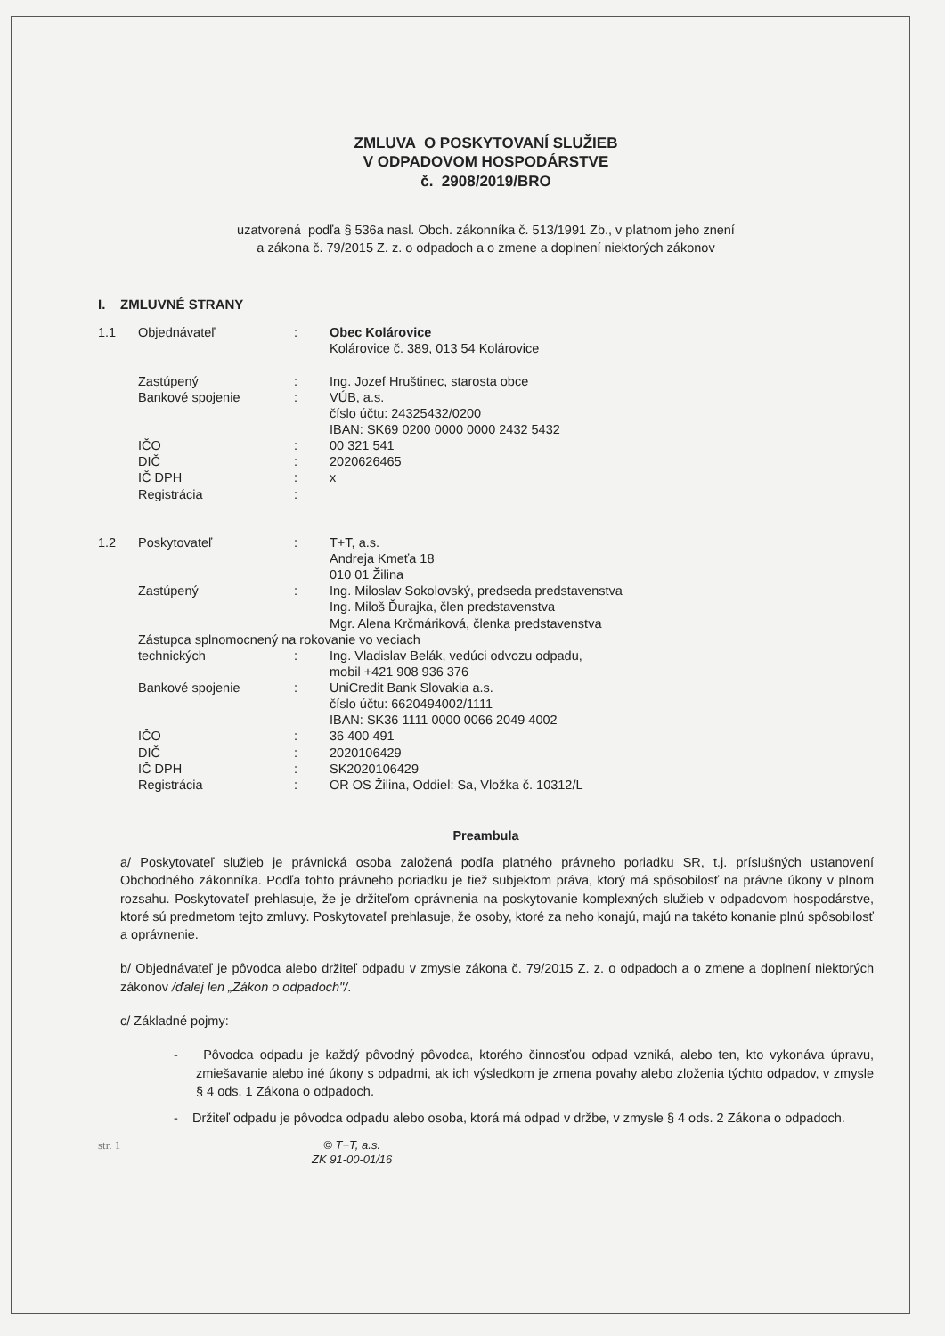ZMLUVA O POSKYTOVANÍ SLUŽIEB
V ODPADOVOM HOSPODÁRSTVE
č. 2908/2019/BRO
uzatvorená podľa § 536a nasl. Obch. zákonníka č. 513/1991 Zb., v platnom jeho znení
a zákona č. 79/2015 Z. z. o odpadoch a o zmene a doplnení niektorých zákonov
I. ZMLUVNÉ STRANY
| 1.1 | Objednávateľ | : | Obec Kolárovice Kolárovice č. 389, 013 54 Kolárovice |
| | Zastúpený | : | Ing. Jozef Hruštinec, starosta obce |
| | Bankové spojenie | : | VÚB, a.s. číslo účtu: 24325432/0200 IBAN: SK69 0200 0000 0000 2432 5432 |
| | IČO | : | 00 321 541 |
| | DIČ | : | 2020626465 |
| | IČ DPH | : | x |
| | Registrácia | : | |
| 1.2 | Poskytovateľ | : | T+T, a.s. Andreja Kmeťa 18 010 01 Žilina |
| | Zastúpený | : | Ing. Miloslav Sokolovský, predseda predstavenstva Ing. Miloš Ďurajka, člen predstavenstva Mgr. Alena Krčmáriková, členka predstavenstva |
| | Zástupca splnomocnený na rokovanie vo veciach | | |
| | technických | : | Ing. Vladislav Belák, vedúci odvozu odpadu, mobil +421 908 936 376 |
| | Bankové spojenie | : | UniCredit Bank Slovakia a.s. číslo účtu: 6620494002/1111 IBAN: SK36 1111 0000 0066 2049 4002 |
| | IČO | : | 36 400 491 |
| | DIČ | : | 2020106429 |
| | IČ DPH | : | SK2020106429 |
| | Registrácia | : | OR OS Žilina, Oddiel: Sa, Vložka č. 10312/L |
Preambula
a/ Poskytovateľ služieb je právnická osoba založená podľa platného právneho poriadku SR, t.j. príslušných ustanovení Obchodného zákonníka. Podľa tohto právneho poriadku je tiež subjektom práva, ktorý má spôsobilosť na právne úkony v plnom rozsahu. Poskytovateľ prehlasuje, že je držiteľom oprávnenia na poskytovanie komplexných služieb v odpadovom hospodárstve, ktoré sú predmetom tejto zmluvy. Poskytovateľ prehlasuje, že osoby, ktoré za neho konajú, majú na takéto konanie plnú spôsobilosť a oprávnenie.
b/ Objednávateľ je pôvodca alebo držiteľ odpadu v zmysle zákona č. 79/2015 Z. z. o odpadoch a o zmene a doplnení niektorých zákonov /ďalej len „Zákon o odpadoch"/.
c/ Základné pojmy:
- Pôvodca odpadu je každý pôvodný pôvodca, ktorého činnosťou odpad vzniká, alebo ten, kto vykonáva úpravu, zmiešavanie alebo iné úkony s odpadmi, ak ich výsledkom je zmena povahy alebo zloženia týchto odpadov, v zmysle § 4 ods. 1 Zákona o odpadoch.
- Držiteľ odpadu je pôvodca odpadu alebo osoba, ktorá má odpad v držbe, v zmysle § 4 ods. 2 Zákona o odpadoch.
str. 1
© T+T, a.s.
ZK 91-00-01/16